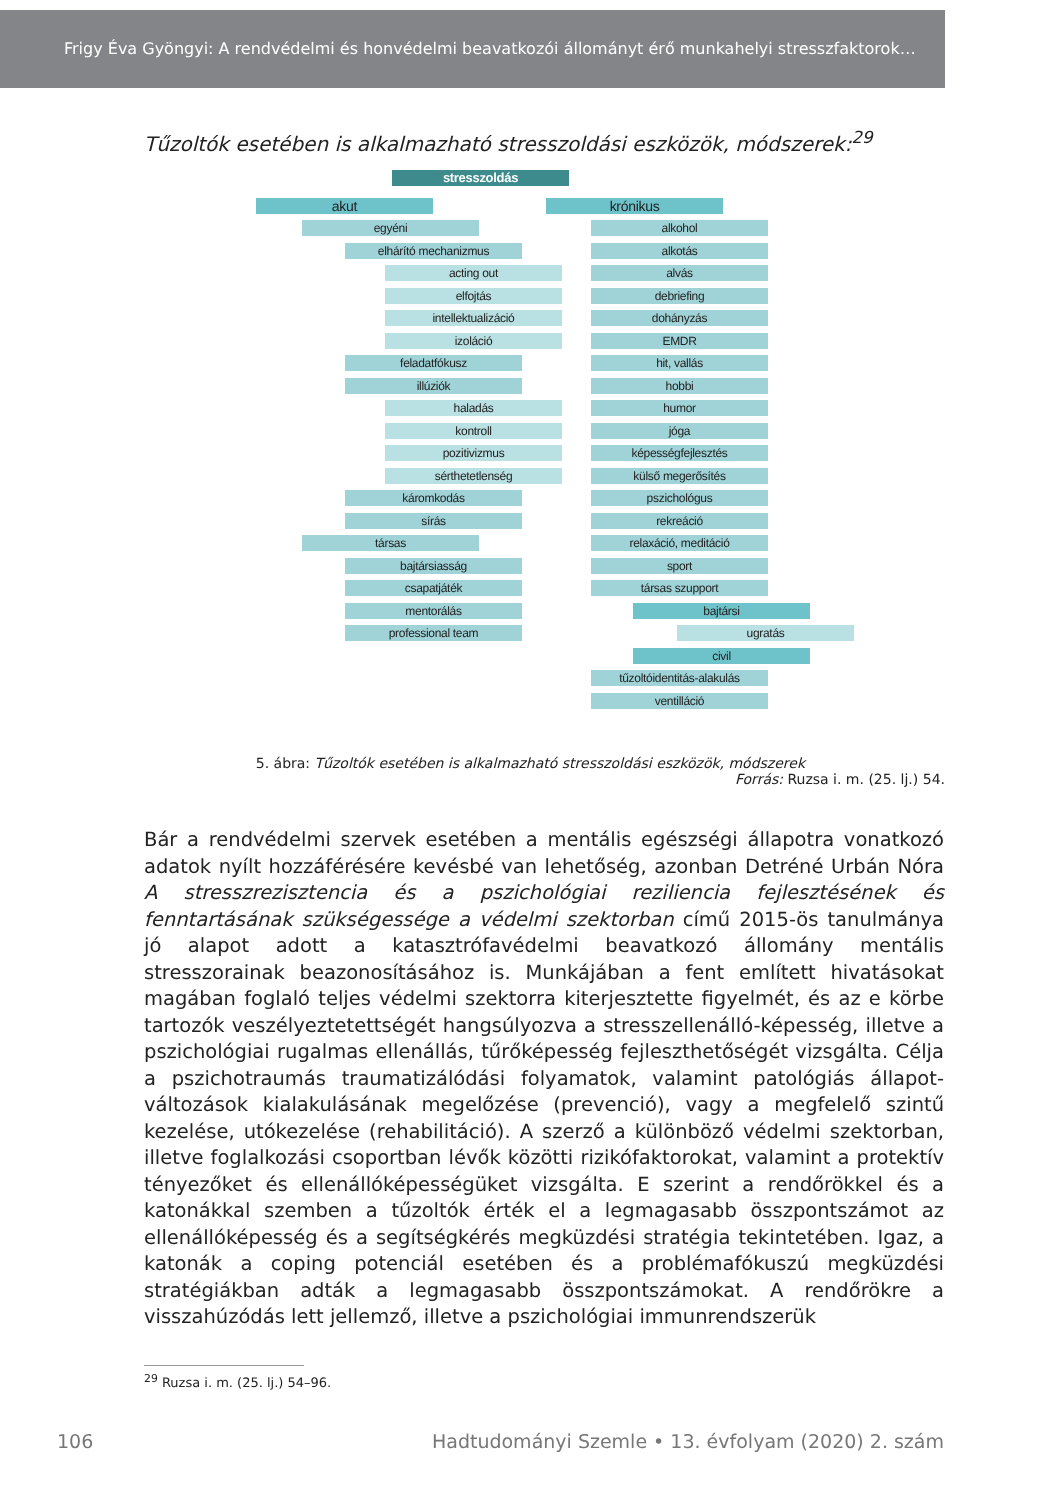Frigy Éva Gyöngyi: A rendvédelmi és honvédelmi beavatkozói állományt érő munkahelyi stresszfaktorok…
Tűzoltók esetében is alkalmazható stresszoldási eszközök, módszerek:<sup>29</sup>
stresszoldás
akut
egyéni
elhárító mechanizmus
acting out
elfojtás
intellektualizáció
izoláció
feladatfókusz
illúziók
haladás
kontroll
pozitivizmus
sérthetetlenség
káromkodás
sírás
társas
bajtársiasság
csapatjáték
mentorálás
professional team
krónikus
alkohol
alkotás
alvás
debriefing
dohányzás
EMDR
hit, vallás
hobbi
humor
jóga
képességfejlesztés
külső megerősítés
pszichológus
rekreáció
relaxáció, meditáció
sport
társas szupport
bajtársi
ugratás
civil
tűzoltóidentitás-alakulás
ventilláció
5. ábra: Tűzoltók esetében is alkalmazható stresszoldási eszközök, módszerek
Forrás: Ruzsa i. m. (25. lj.) 54.
Bár a rendvédelmi szervek esetében a mentális egészségi állapotra vonatkozó adatok nyílt hozzáférésére kevésbé van lehetőség, azonban Detréné Urbán Nóra A stressz­rezisztencia és a pszichológiai reziliencia fejlesztésének és fenntartásának szükségessége a védelmi szektorban című 2015-ös tanulmánya jó alapot adott a katasztrófavédelmi beavatkozó állomány mentális stresszorainak beazonosításához is. Munkájában a fent említett hivatásokat magában foglaló teljes védelmi szektorra kiterjesztette figyelmét, és az e körbe tartozók veszélyeztetettségét hangsúlyozva a stresszellenálló-képesség, illetve a pszichológiai rugalmas ellenállás, tűrőképesség fejleszthetőségét vizsgálta. Célja a pszichotraumás traumatizálódási folyamatok, valamint patológiás állapot­változások kialakulásának megelőzése (prevenció), vagy a megfelelő szintű kezelése, utókezelése (rehabilitáció). A szerző a különböző védelmi szektorban, illetve foglal­kozási csoportban lévők közötti rizikófaktorokat, valamint a protektív tényezőket és ellenállóképességüket vizsgálta. E szerint a rendőrökkel és a katonákkal szemben a tűzoltók érték el a legmagasabb összpontszámot az ellenállóképesség és a segítség­kérés megküzdési stratégia tekintetében. Igaz, a katonák a coping potenciál esetében és a problémafókuszú megküzdési stratégiákban adták a legmagasabb összpontszámokat. A rendőrökre a visszahúzódás lett jellemző, illetve a pszichológiai immunrendszerük
<sup>29</sup> Ruzsa i. m. (25. lj.) 54–96.
106 Hadtudományi Szemle • 13. évfolyam (2020) 2. szám